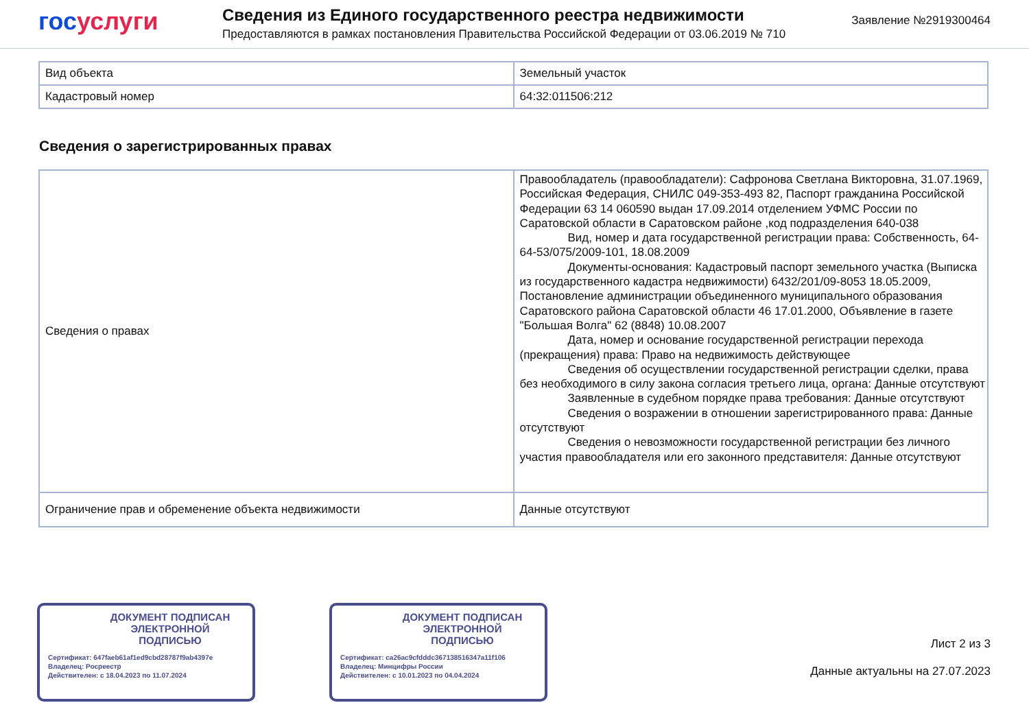гос услуги
Сведения из Единого государственного реестра недвижимости
Предоставляются в рамках постановления Правительства Российской Федерации от 03.06.2019 № 710
Заявление №2919300464
| Вид объекта | Земельный участок |
| Кадастровый номер | 64:32:011506:212 |
Сведения о зарегистрированных правах
| Сведения о правах | Правообладатель (правообладатели): Сафронова Светлана Викторовна, 31.07.1969, Российская Федерация, СНИЛС 049-353-493 82, Паспорт гражданина Российской Федерации 63 14 060590 выдан 17.09.2014 отделением УФМС России по Саратовской области в Саратовском районе ,код подразделения 640-038 Вид, номер и дата государственной регистрации права: Собственность, 64-64-53/075/2009-101, 18.08.2009 Документы-основания: Кадастровый паспорт земельного участка (Выписка из государственного кадастра недвижимости) 6432/201/09-8053 18.05.2009, Постановление администрации объединенного муниципального образования Саратовского района Саратовской области 46 17.01.2000, Объявление в газете "Большая Волга" 62 (8848) 10.08.2007 Дата, номер и основание государственной регистрации перехода (прекращения) права: Право на недвижимость действующее Сведения об осуществлении государственной регистрации сделки, права без необходимого в силу закона согласия третьего лица, органа: Данные отсутствуют Заявленные в судебном порядке права требования: Данные отсутствуют Сведения о возражении в отношении зарегистрированного права: Данные отсутствуют Сведения о невозможности государственной регистрации без личного участия правообладателя или его законного представителя: Данные отсутствуют |
| Ограничение прав и обременение объекта недвижимости | Данные отсутствуют |
ДОКУМЕНТ ПОДПИСАН
ЭЛЕКТРОННОЙ
ПОДПИСЬЮ
Сертификат: 647faeb61af1ed9cbd28787f9ab4397e
Владелец: Росреестр
Действителен: с 18.04.2023 по 11.07.2024
ДОКУМЕНТ ПОДПИСАН
ЭЛЕКТРОННОЙ
ПОДПИСЬЮ
Сертификат: ca26ac9cfdddc367138516347a11f106
Владелец: Минцифры России
Действителен: с 10.01.2023 по 04.04.2024
Лист 2 из 3
Данные актуальны на 27.07.2023